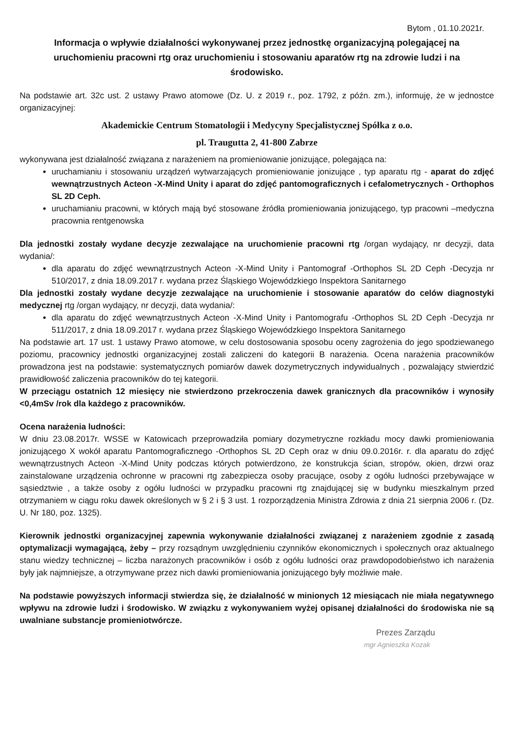Bytom , 01.10.2021r.
Informacja o wpływie działalności wykonywanej przez jednostkę organizacyjną polegającej na uruchomieniu pracowni rtg oraz uruchomieniu i stosowaniu aparatów rtg na zdrowie ludzi i na środowisko.
Na podstawie art. 32c ust. 2 ustawy Prawo atomowe (Dz. U. z 2019 r., poz. 1792, z późn. zm.), informuję, że w jednostce organizacyjnej:
Akademickie Centrum Stomatologii i Medycyny Specjalistycznej Spółka z o.o.
pl. Traugutta 2, 41-800 Zabrze
wykonywana jest działalność związana z narażeniem na promieniowanie jonizujące, polegająca na:
uruchamianiu i stosowaniu urządzeń wytwarzających promieniowanie jonizujące , typ aparatu rtg - aparat do zdjęć wewnątrzustnych Acteon -X-Mind Unity i aparat do zdjęć pantomograficznych i cefalometrycznych - Orthophos SL 2D Ceph.
uruchamianiu pracowni, w których mają być stosowane źródła promieniowania jonizującego, typ pracowni –medyczna pracownia rentgenowska
Dla jednostki zostały wydane decyzje zezwalające na uruchomienie pracowni rtg /organ wydający, nr decyzji, data wydania/:
dla aparatu do zdjęć wewnątrzustnych Acteon -X-Mind Unity i Pantomograf -Orthophos SL 2D Ceph -Decyzja nr 510/2017, z dnia 18.09.2017 r. wydana przez Śląskiego Wojewódzkiego Inspektora Sanitarnego
Dla jednostki zostały wydane decyzje zezwalające na uruchomienie i stosowanie aparatów do celów diagnostyki medycznej rtg /organ wydający, nr decyzji, data wydania/:
dla aparatu do zdjęć wewnątrzustnych Acteon -X-Mind Unity i Pantomografu -Orthophos SL 2D Ceph -Decyzja nr 511/2017, z dnia 18.09.2017 r. wydana przez Śląskiego Wojewódzkiego Inspektora Sanitarnego
Na podstawie art. 17 ust. 1 ustawy Prawo atomowe, w celu dostosowania sposobu oceny zagrożenia do jego spodziewanego poziomu, pracownicy jednostki organizacyjnej zostali zaliczeni do kategorii B narażenia. Ocena narażenia pracowników prowadzona jest na podstawie: systematycznych pomiarów dawek dozymetrycznych indywidualnych , pozwalający stwierdzić prawidłowość zaliczenia pracowników do tej kategorii.
W przeciągu ostatnich 12 miesięcy nie stwierdzono przekroczenia dawek granicznych dla pracowników i wynosiły <0,4mSv /rok dla każdego z pracowników.
Ocena narażenia ludności:
W dniu 23.08.2017r. WSSE w Katowicach przeprowadziła pomiary dozymetryczne rozkładu mocy dawki promieniowania jonizującego X wokół aparatu Pantomograficznego -Orthophos SL 2D Ceph oraz w dniu 09.0.2016r. r. dla aparatu do zdjęć wewnątrzustnych Acteon -X-Mind Unity podczas których potwierdzono, że konstrukcja ścian, stropów, okien, drzwi oraz zainstalowane urządzenia ochronne w pracowni rtg zabezpiecza osoby pracujące, osoby z ogółu ludności przebywające w sąsiedztwie , a także osoby z ogółu ludności w przypadku pracowni rtg znajdującej się w budynku mieszkalnym przed otrzymaniem w ciągu roku dawek określonych w § 2 i § 3 ust. 1 rozporządzenia Ministra Zdrowia z dnia 21 sierpnia 2006 r. (Dz. U. Nr 180, poz. 1325).
Kierownik jednostki organizacyjnej zapewnia wykonywanie działalności związanej z narażeniem zgodnie z zasadą optymalizacji wymagającą, żeby – przy rozsądnym uwzględnieniu czynników ekonomicznych i społecznych oraz aktualnego stanu wiedzy technicznej – liczba narażonych pracowników i osób z ogółu ludności oraz prawdopodobieństwo ich narażenia były jak najmniejsze, a otrzymywane przez nich dawki promieniowania jonizującego były możliwie małe.
Na podstawie powyższych informacji stwierdza się, że działalność w minionych 12 miesiącach nie miała negatywnego wpływu na zdrowie ludzi i środowisko. W związku z wykonywaniem wyżej opisanej działalności do środowiska nie są uwalniane substancje promieniotwórcze.
Prezes Zarządu
mgr Agnieszka Kozak